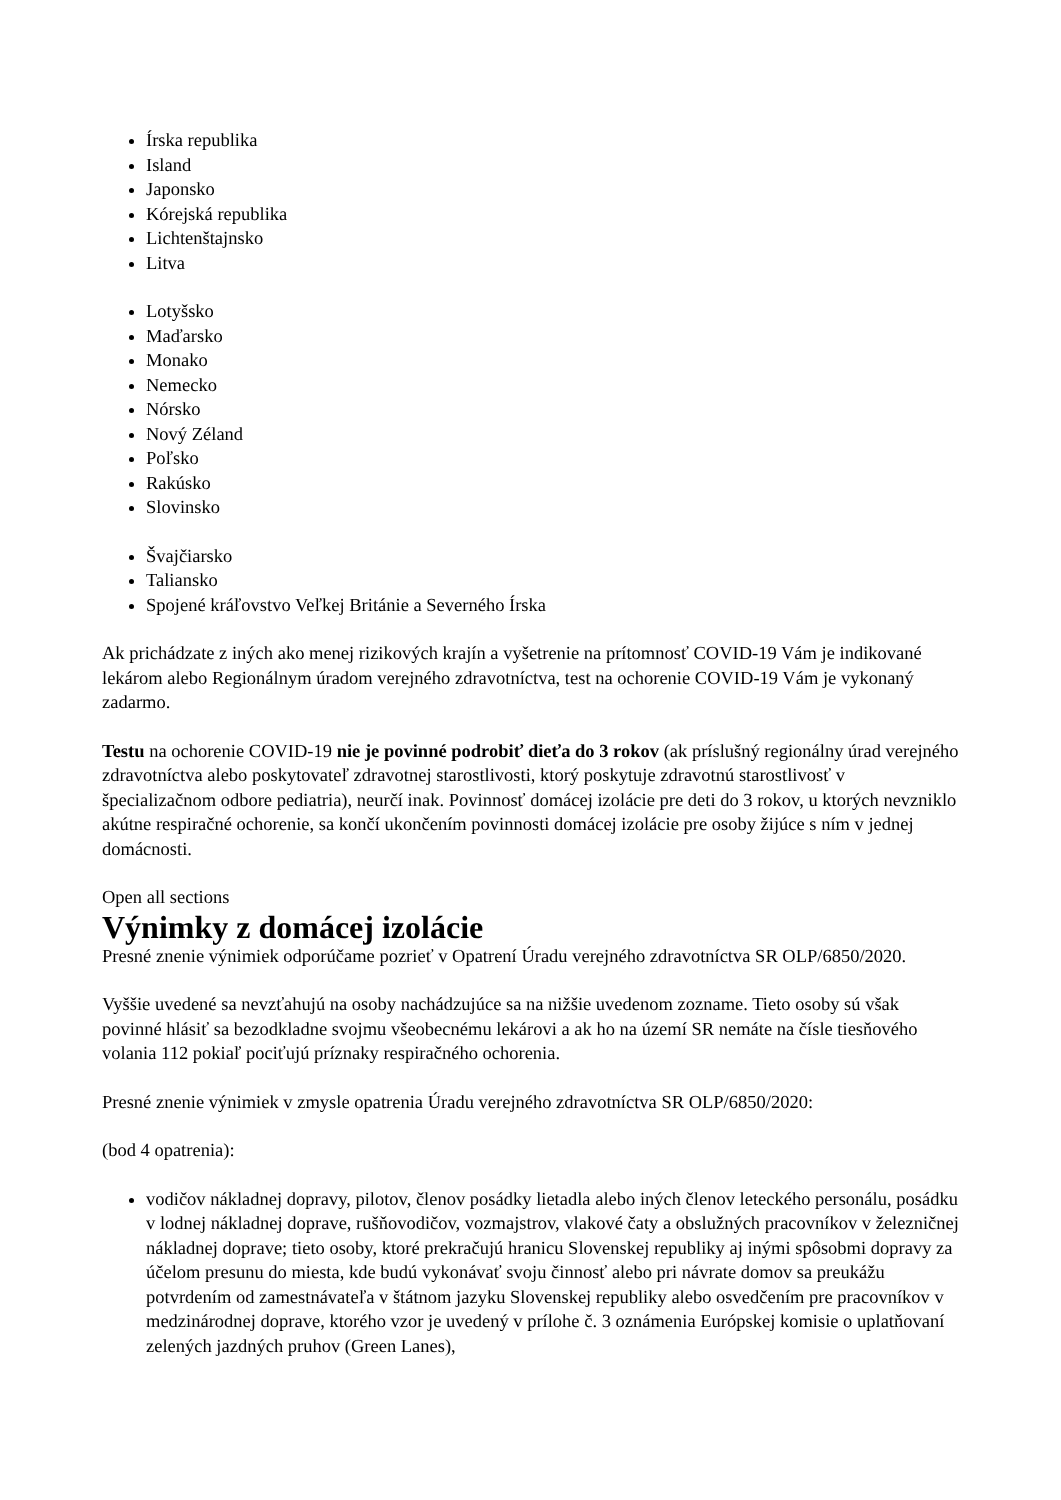Írska republika
Island
Japonsko
Kórejská republika
Lichtenštajnsko
Litva
Lotyšsko
Maďarsko
Monako
Nemecko
Nórsko
Nový Zéland
Poľsko
Rakúsko
Slovinsko
Švajčiarsko
Taliansko
Spojené kráľovstvo Veľkej Británie a Severného Írska
Ak prichádzate z iných ako menej rizikových krajín a vyšetrenie na prítomnosť COVID-19 Vám je indikované lekárom alebo Regionálnym úradom verejného zdravotníctva, test na ochorenie COVID-19 Vám je vykonaný zadarmo.
Testu na ochorenie COVID-19 nie je povinné podrobiť dieťa do 3 rokov (ak príslušný regionálny úrad verejného zdravotníctva alebo poskytovateľ zdravotnej starostlivosti, ktorý poskytuje zdravotnú starostlivosť v špecializačnom odbore pediatria), neurčí inak. Povinnosť domácej izolácie pre deti do 3 rokov, u ktorých nevzniklo akútne respiračné ochorenie, sa končí ukončením povinnosti domácej izolácie pre osoby žijúce s ním v jednej domácnosti.
Open all sections
Výnimky z domácej izolácie
Presné znenie výnimiek odporúčame pozrieť v Opatrení Úradu verejného zdravotníctva SR OLP/6850/2020.
Vyššie uvedené sa nevzťahujú na osoby nachádzujúce sa na nižšie uvedenom zozname. Tieto osoby sú však povinné hlásiť sa bezodkladne svojmu všeobecnému lekárovi a ak ho na území SR nemáte na čísle tiesňového volania 112 pokiaľ pociťujú príznaky respiračného ochorenia.
Presné znenie výnimiek v zmysle opatrenia Úradu verejného zdravotníctva SR OLP/6850/2020:
(bod 4 opatrenia):
vodičov nákladnej dopravy, pilotov, členov posádky lietadla alebo iných členov leteckého personálu, posádku v lodnej nákladnej doprave, rušňovodičov, vozmajstrov, vlakové čaty a obslužných pracovníkov v železničnej nákladnej doprave; tieto osoby, ktoré prekračujú hranicu Slovenskej republiky aj inými spôsobmi dopravy za účelom presunu do miesta, kde budú vykonávať svoju činnosť alebo pri návrate domov sa preukážu potvrdením od zamestnávateľa v štátnom jazyku Slovenskej republiky alebo osvedčením pre pracovníkov v medzinárodnej doprave, ktorého vzor je uvedený v prílohe č. 3 oznámenia Európskej komisie o uplatňovaní zelených jazdných pruhov (Green Lanes),